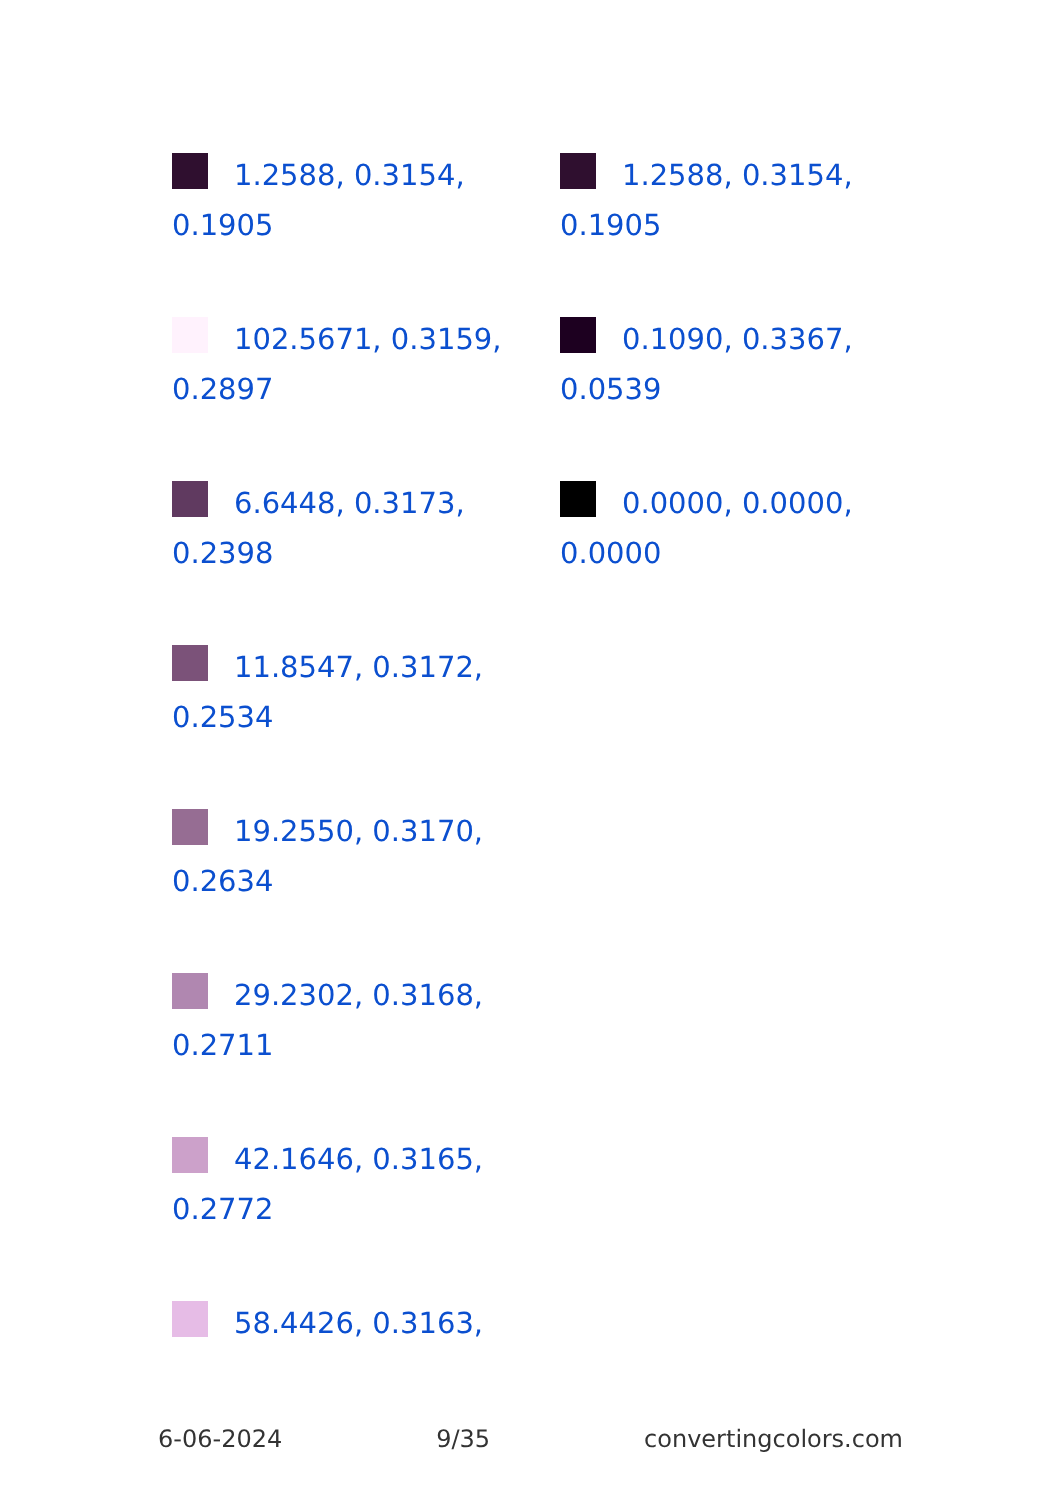1.2588, 0.3154,
0.1905
102.5671, 0.3159,
0.2897
6.6448, 0.3173,
0.2398
11.8547, 0.3172,
0.2534
19.2550, 0.3170,
0.2634
29.2302, 0.3168,
0.2711
42.1646, 0.3165,
0.2772
58.4426, 0.3163,
1.2588, 0.3154,
0.1905
0.1090, 0.3367,
0.0539
0.0000, 0.0000,
0.0000
6-06-2024 9/35 convertingcolors.com